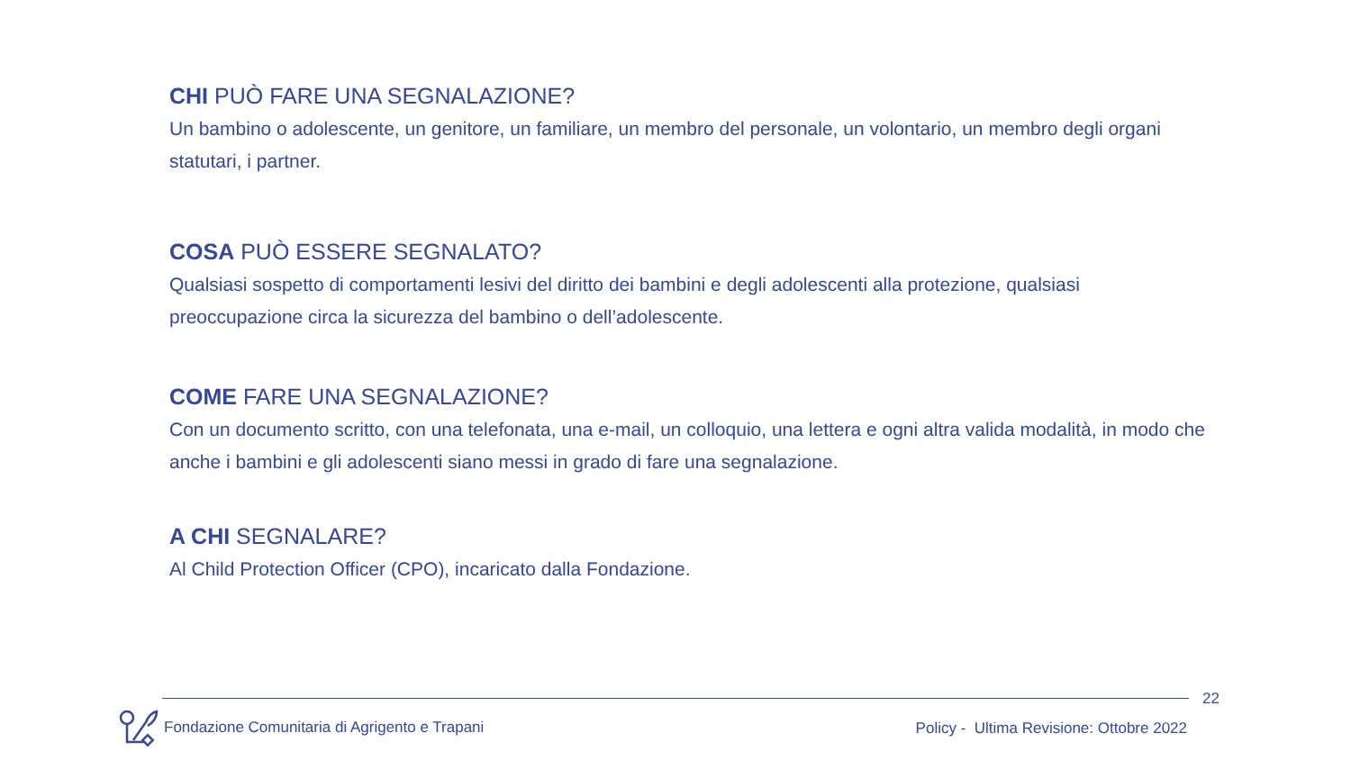CHI PUÒ FARE UNA SEGNALAZIONE?
Un bambino o adolescente, un genitore, un familiare, un membro del personale, un volontario, un membro degli organi statutari, i partner.
COSA PUÒ ESSERE SEGNALATO?
Qualsiasi sospetto di comportamenti lesivi del diritto dei bambini e degli adolescenti alla protezione, qualsiasi preoccupazione circa la sicurezza del bambino o dell’adolescente.
COME FARE UNA SEGNALAZIONE?
Con un documento scritto, con una telefonata, una e-mail, un colloquio, una lettera e ogni altra valida modalità, in modo che anche i bambini e gli adolescenti siano messi in grado di fare una segnalazione.
A CHI SEGNALARE?
Al Child Protection Officer (CPO), incaricato dalla Fondazione.
22
Fondazione Comunitaria di Agrigento e Trapani Policy - Ultima Revisione: Ottobre 2022